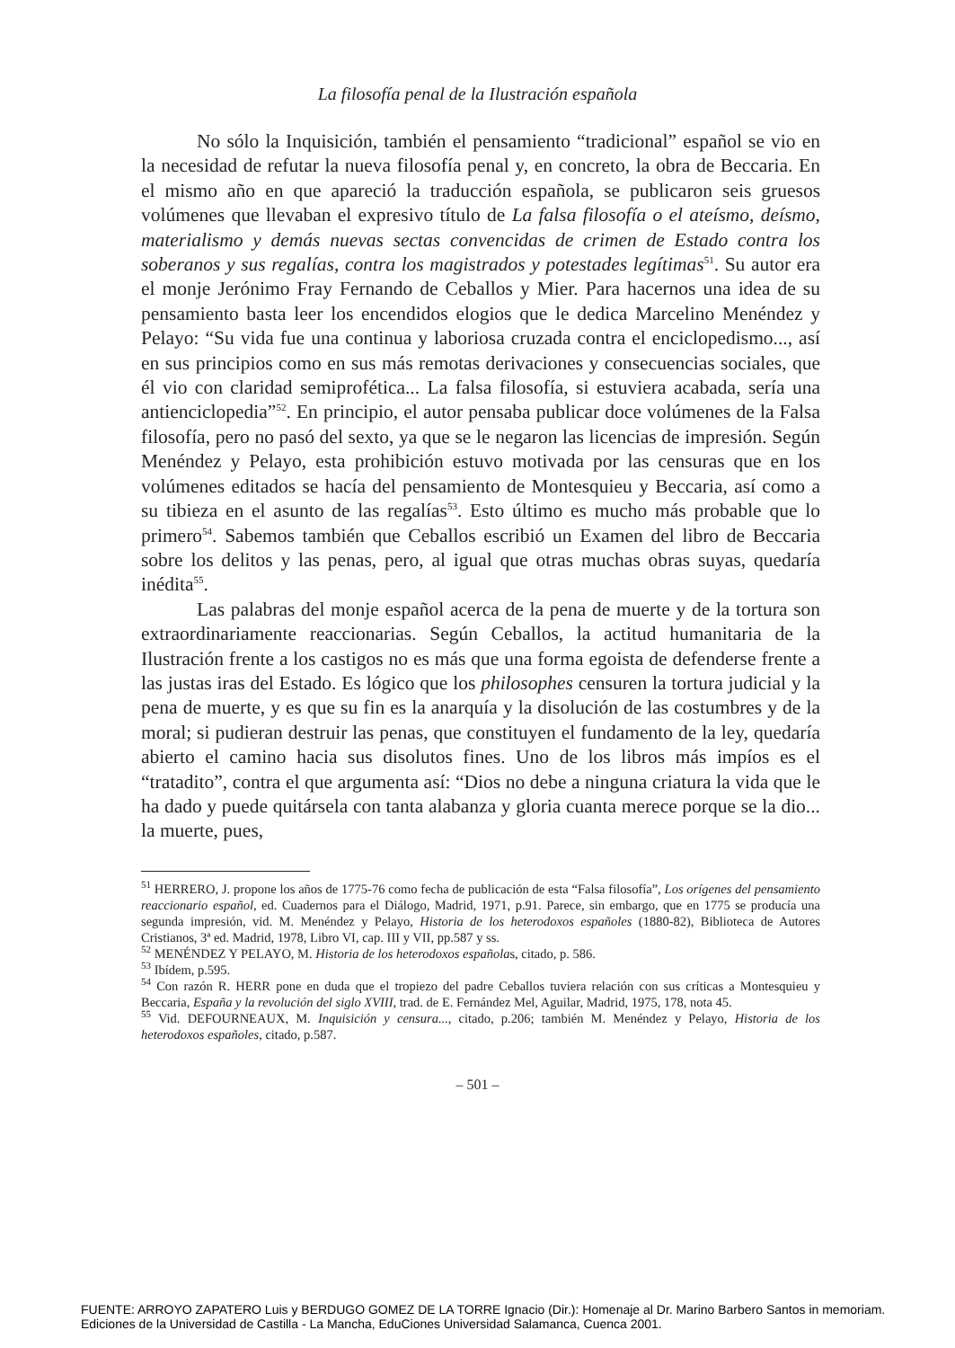La filosofía penal de la Ilustración española
No sólo la Inquisición, también el pensamiento “tradicional” español se vio en la necesidad de refutar la nueva filosofía penal y, en concreto, la obra de Beccaria. En el mismo año en que apareció la traducción española, se publicaron seis gruesos volúmenes que llevaban el expresivo título de La falsa filosofía o el ateísmo, deísmo, materialismo y demás nuevas sectas convencidas de crimen de Estado contra los soberanos y sus regalías, contra los magistrados y potestades legítimas<sup>51</sup>. Su autor era el monje Jerónimo Fray Fernando de Ceballos y Mier. Para hacernos una idea de su pensamiento basta leer los encendidos elogios que le dedica Marcelino Menéndez y Pelayo: “Su vida fue una continua y laboriosa cruzada contra el enciclopedismo..., así en sus principios como en sus más remotas derivaciones y consecuencias sociales, que él vio con claridad semiprofética... La falsa filosofía, si estuviera acabada, sería una antienciclopedia”<sup>52</sup>. En principio, el autor pensaba publicar doce volúmenes de la Falsa filosofía, pero no pasó del sexto, ya que se le negaron las licencias de impresión. Según Menéndez y Pelayo, esta prohibición estuvo motivada por las censuras que en los volúmenes editados se hacía del pensamiento de Montesquieu y Beccaria, así como a su tibieza en el asunto de las regalías<sup>53</sup>. Esto último es mucho más probable que lo primero<sup>54</sup>. Sabemos también que Ceballos escribió un Examen del libro de Beccaria sobre los delitos y las penas, pero, al igual que otras muchas obras suyas, quedaría inédita<sup>55</sup>.
Las palabras del monje español acerca de la pena de muerte y de la tortura son extraordinariamente reaccionarias. Según Ceballos, la actitud humanitaria de la Ilustración frente a los castigos no es más que una forma egoista de defenderse frente a las justas iras del Estado. Es lógico que los philosophes censuren la tortura judicial y la pena de muerte, y es que su fin es la anarquía y la disolución de las costumbres y de la moral; si pudieran destruir las penas, que constituyen el fundamento de la ley, quedaría abierto el camino hacia sus disolutos fines. Uno de los libros más impíos es el “tratadito”, contra el que argumenta así: “Dios no debe a ninguna criatura la vida que le ha dado y puede quitársela con tanta alabanza y gloria cuanta merece porque se la dio... la muerte, pues,
<sup>51</sup> HERRERO, J. propone los años de 1775-76 como fecha de publicación de esta “Falsa filosofía”, Los orígenes del pensamiento reaccionario español, ed. Cuadernos para el Diálogo, Madrid, 1971, p.91. Parece, sin embargo, que en 1775 se producía una segunda impresión, vid. M. Menéndez y Pelayo, Historia de los heterodoxos españoles (1880-82), Biblioteca de Autores Cristianos, 3ª ed. Madrid, 1978, Libro VI, cap. III y VII, pp.587 y ss.
<sup>52</sup> MENÉNDEZ Y PELAYO, M. Historia de los heterodoxos españolas, citado, p. 586.
<sup>53</sup> Ibídem, p.595.
<sup>54</sup> Con razón R. HERR pone en duda que el tropiezo del padre Ceballos tuviera relación con sus críticas a Montesquieu y Beccaria, España y la revolución del siglo XVIII, trad. de E. Fernández Mel, Aguilar, Madrid, 1975, 178, nota 45.
<sup>55</sup> Vid. DEFOURNEAUX, M. Inquisición y censura..., citado, p.206; también M. Menéndez y Pelayo, Historia de los heterodoxos españoles, citado, p.587.
– 501 –
FUENTE: ARROYO ZAPATERO Luis y BERDUGO GOMEZ DE LA TORRE Ignacio (Dir.): Homenaje al Dr. Marino Barbero Santos in memoriam.
Ediciones de la Universidad de Castilla - La Mancha, EduCiones Universidad Salamanca, Cuenca 2001.